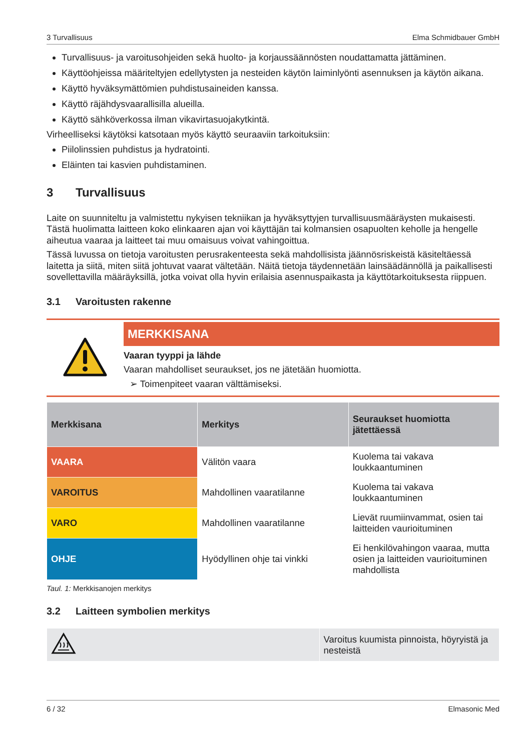3 Turvallisuus Elma Schmidbauer GmbH
Turvallisuus- ja varoitusohjeiden sekä huolto- ja korjaussäännösten noudattamatta jättäminen.
Käyttöohjeissa määriteltyjen edellytysten ja nesteiden käytön laiminlyönti asennuksen ja käytön aikana.
Käyttö hyväksymättömien puhdistusaineiden kanssa.
Käyttö räjähdysvaarallisilla alueilla.
Käyttö sähköverkossa ilman vikavirtasuojakytkintä.
Virheelliseksi käytöksi katsotaan myös käyttö seuraaviin tarkoituksiin:
Piilolinssien puhdistus ja hydratointi.
Eläinten tai kasvien puhdistaminen.
3 Turvallisuus
Laite on suunniteltu ja valmistettu nykyisen tekniikan ja hyväksyttyjen turvallisuusmääräysten mukaisesti. Tästä huolimatta laitteen koko elinkaaren ajan voi käyttäjän tai kolmansien osapuolten keholle ja hengelle aiheutua vaaraa ja laitteet tai muu omaisuus voivat vahingoittua.
Tässä luvussa on tietoja varoitusten perusrakenteesta sekä mahdollisista jäännösriskeistä käsiteltäessä laitetta ja siitä, miten siitä johtuvat vaarat vältetään. Näitä tietoja täydennetään lainsäädännöllä ja paikallisesti sovellettavilla määräyksillä, jotka voivat olla hyvin erilaisia asennuspaikasta ja käyttötarkoituksesta riippuen.
3.1 Varoitusten rakenne
MERKKISANA
Vaaran tyyppi ja lähde
Vaaran mahdolliset seuraukset, jos ne jätetään huomiotta.
➢ Toimenpiteet vaaran välttämiseksi.
| Merkkisana | Merkitys | Seuraukset huomiotta jätettäessä |
| --- | --- | --- |
| VAARA | Välitön vaara | Kuolema tai vakava loukkaantuminen |
| VAROITUS | Mahdollinen vaaratilanne | Kuolema tai vakava loukkaantuminen |
| VARO | Mahdollinen vaaratilanne | Lievät ruumiinvammat, osien tai laitteiden vaurioituminen |
| OHJE | Hyödyllinen ohje tai vinkki | Ei henkilövahingon vaaraa, mutta osien ja laitteiden vaurioituminen mahdollista |
Taul. 1: Merkkisanojen merkitys
3.2 Laitteen symbolien merkitys
| | Varoitus kuumista pinnoista, höyryistä ja nesteistä |
6 / 32 Elmasonic Med